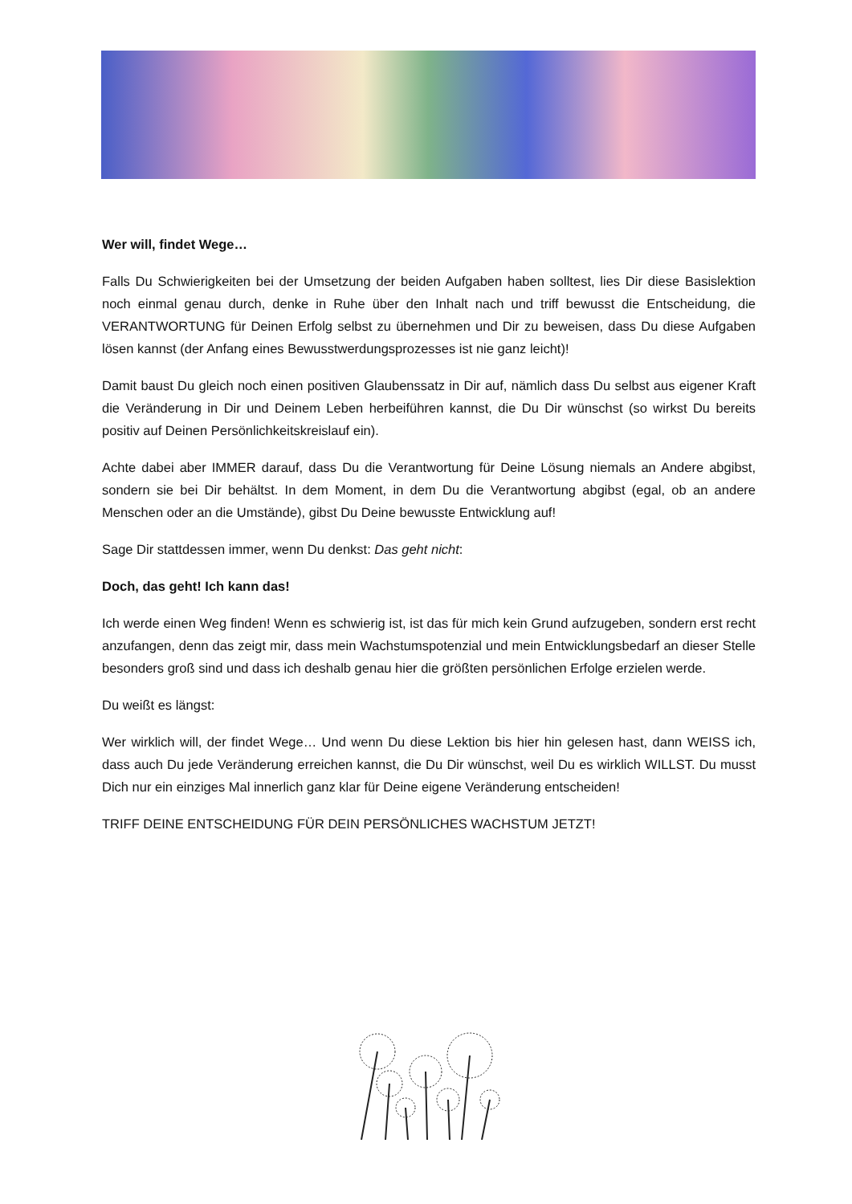Wer will, findet Wege…
Falls Du Schwierigkeiten bei der Umsetzung der beiden Aufgaben haben solltest, lies Dir diese Basislektion noch einmal genau durch, denke in Ruhe über den Inhalt nach und triff bewusst die Entscheidung, die VERANTWORTUNG für Deinen Erfolg selbst zu übernehmen und Dir zu beweisen, dass Du diese Aufgaben lösen kannst (der Anfang eines Bewusstwerdungsprozesses ist nie ganz leicht)!
Damit baust Du gleich noch einen positiven Glaubenssatz in Dir auf, nämlich dass Du selbst aus eigener Kraft die Veränderung in Dir und Deinem Leben herbeiführen kannst, die Du Dir wünschst (so wirkst Du bereits positiv auf Deinen Persönlichkeitskreislauf ein).
Achte dabei aber IMMER darauf, dass Du die Verantwortung für Deine Lösung niemals an Andere abgibst, sondern sie bei Dir behältst. In dem Moment, in dem Du die Verantwortung abgibst (egal, ob an andere Menschen oder an die Umstände), gibst Du Deine bewusste Entwicklung auf!
Sage Dir stattdessen immer, wenn Du denkst: Das geht nicht:
Doch, das geht! Ich kann das!
Ich werde einen Weg finden! Wenn es schwierig ist, ist das für mich kein Grund aufzugeben, sondern erst recht anzufangen, denn das zeigt mir, dass mein Wachstumspotenzial und mein Entwicklungsbedarf an dieser Stelle besonders groß sind und dass ich deshalb genau hier die größten persönlichen Erfolge erzielen werde.
Du weißt es längst:
Wer wirklich will, der findet Wege… Und wenn Du diese Lektion bis hier hin gelesen hast, dann WEISS ich, dass auch Du jede Veränderung erreichen kannst, die Du Dir wünschst, weil Du es wirklich WILLST. Du musst Dich nur ein einziges Mal innerlich ganz klar für Deine eigene Veränderung entscheiden!
TRIFF DEINE ENTSCHEIDUNG FÜR DEIN PERSÖNLICHES WACHSTUM JETZT!